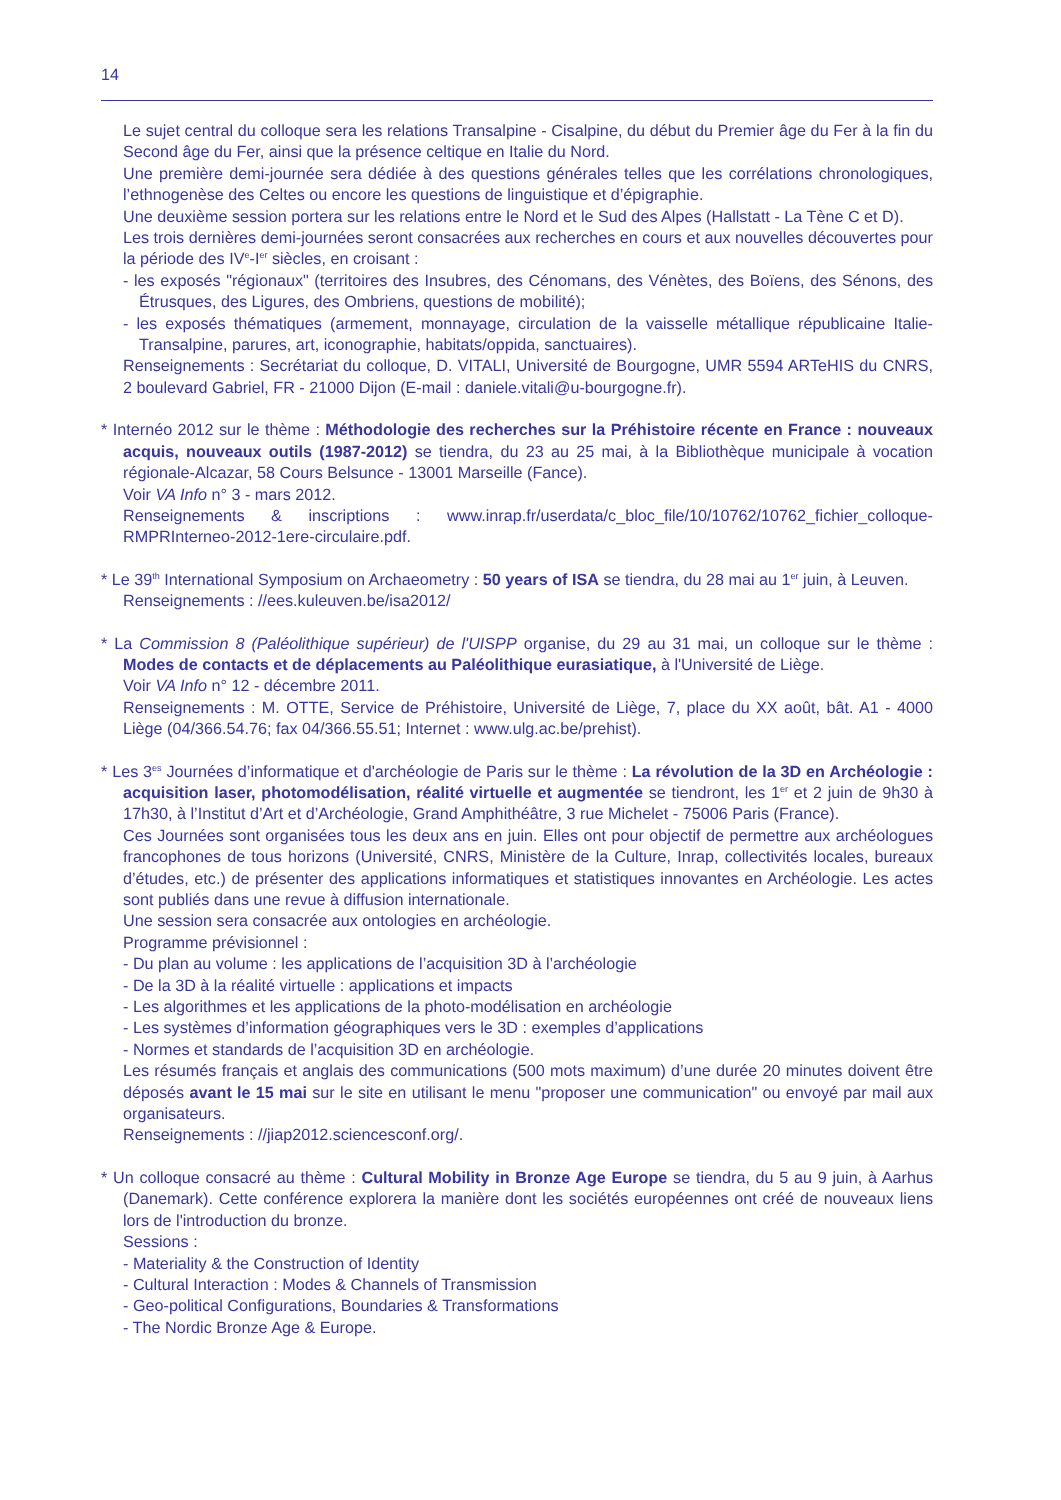14
Le sujet central du colloque sera les relations Transalpine - Cisalpine, du début du Premier âge du Fer à la fin du Second âge du Fer, ainsi que la présence celtique en Italie du Nord.
Une première demi-journée sera dédiée à des questions générales telles que les corrélations chronologiques, l’ethnogenèse des Celtes ou encore les questions de linguistique et d’épigraphie.
Une deuxième session portera sur les relations entre le Nord et le Sud des Alpes (Hallstatt - La Tène C et D).
Les trois dernières demi-journées seront consacrées aux recherches en cours et aux nouvelles découvertes pour la période des IV<sup>e</sup>-I<sup>er</sup> siècles, en croisant :
- les exposés "régionaux" (territoires des Insubres, des Cénomans, des Vénètes, des Boïens, des Sénons, des Étrusques, des Ligures, des Ombriens, questions de mobilité);
- les exposés thématiques (armement, monnayage, circulation de la vaisselle métallique républicaine Italie-Transalpine, parures, art, iconographie, habitats/oppida, sanctuaires).
Renseignements : Secrétariat du colloque, D. VITALI, Université de Bourgogne, UMR 5594 ARTeHIS du CNRS, 2 boulevard Gabriel, FR - 21000 Dijon (E-mail : daniele.vitali@u-bourgogne.fr).
* Internéo 2012 sur le thème : Méthodologie des recherches sur la Préhistoire récente en France : nouveaux acquis, nouveaux outils (1987-2012) se tiendra, du 23 au 25 mai, à la Bibliothèque municipale à vocation régionale-Alcazar, 58 Cours Belsunce - 13001 Marseille (Fance).
Voir VA Info n° 3 - mars 2012.
Renseignements & inscriptions : www.inrap.fr/userdata/c_bloc_file/10/10762/10762_fichier_colloque-RMPRInterneo-2012-1ere-circulaire.pdf.
* Le 39<sup>th</sup> International Symposium on Archaeometry : 50 years of ISA se tiendra, du 28 mai au 1<sup>er</sup> juin, à Leuven.
Renseignements : //ees.kuleuven.be/isa2012/
* La Commission 8 (Paléolithique supérieur) de l'UISPP organise, du 29 au 31 mai, un colloque sur le thème : Modes de contacts et de déplacements au Paléolithique eurasiatique, à l'Université de Liège.
Voir VA Info n° 12 - décembre 2011.
Renseignements : M. OTTE, Service de Préhistoire, Université de Liège, 7, place du XX août, bât. A1 - 4000 Liège (04/366.54.76; fax 04/366.55.51; Internet : www.ulg.ac.be/prehist).
* Les 3<sup>es</sup> Journées d’informatique et d'archéologie de Paris sur le thème : La révolution de la 3D en Archéologie : acquisition laser, photomodélisation, réalité virtuelle et augmentée se tiendront, les 1<sup>er</sup> et 2 juin de 9h30 à 17h30, à l’Institut d’Art et d’Archéologie, Grand Amphithéâtre, 3 rue Michelet - 75006 Paris (France).
Ces Journées sont organisées tous les deux ans en juin. Elles ont pour objectif de permettre aux archéologues francophones de tous horizons (Université, CNRS, Ministère de la Culture, Inrap, collectivités locales, bureaux d’études, etc.) de présenter des applications informatiques et statistiques innovantes en Archéologie. Les actes sont publiés dans une revue à diffusion internationale.
Une session sera consacrée aux ontologies en archéologie.
Programme prévisionnel :
- Du plan au volume : les applications de l’acquisition 3D à l’archéologie
- De la 3D à la réalité virtuelle : applications et impacts
- Les algorithmes et les applications de la photo-modélisation en archéologie
- Les systèmes d’information géographiques vers le 3D : exemples d’applications
- Normes et standards de l’acquisition 3D en archéologie.
Les résumés français et anglais des communications (500 mots maximum) d’une durée 20 minutes doivent être déposés avant le 15 mai sur le site en utilisant le menu "proposer une communication" ou envoyé par mail aux organisateurs.
Renseignements : //jiap2012.sciencesconf.org/.
* Un colloque consacré au thème : Cultural Mobility in Bronze Age Europe se tiendra, du 5 au 9 juin, à Aarhus (Danemark). Cette conférence explorera la manière dont les sociétés européennes ont créé de nouveaux liens lors de l'introduction du bronze.
Sessions :
- Materiality & the Construction of Identity
- Cultural Interaction : Modes & Channels of Transmission
- Geo-political Configurations, Boundaries & Transformations
- The Nordic Bronze Age & Europe.